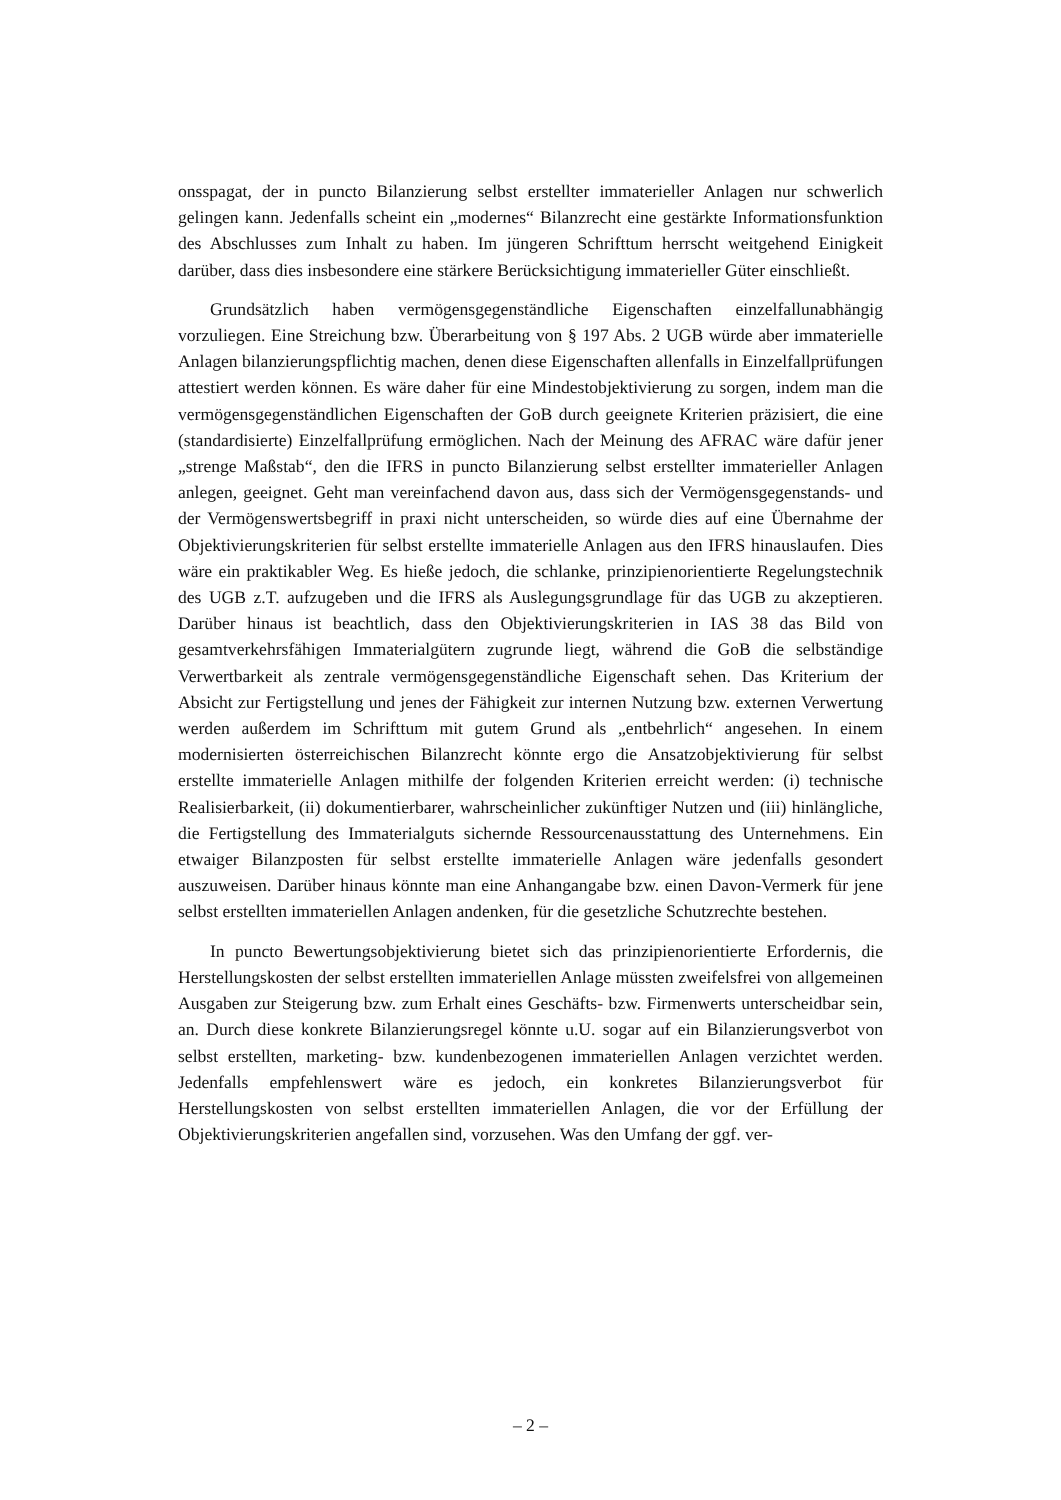onsspagat, der in puncto Bilanzierung selbst erstellter immaterieller Anlagen nur schwerlich gelingen kann. Jedenfalls scheint ein „modernes“ Bilanzrecht eine gestärkte Informationsfunktion des Abschlusses zum Inhalt zu haben. Im jüngeren Schrifttum herrscht weitgehend Einigkeit darüber, dass dies insbesondere eine stärkere Berücksichtigung immaterieller Güter einschließt.
Grundsätzlich haben vermögensgegenständliche Eigenschaften einzelfallunabhängig vorzuliegen. Eine Streichung bzw. Überarbeitung von § 197 Abs. 2 UGB würde aber immaterielle Anlagen bilanzierungspflichtig machen, denen diese Eigenschaften allenfalls in Einzelfallprüfungen attestiert werden können. Es wäre daher für eine Mindestobjektivierung zu sorgen, indem man die vermögensgegenständlichen Eigenschaften der GoB durch geeignete Kriterien präzisiert, die eine (standardisierte) Einzelfallprüfung ermöglichen. Nach der Meinung des AFRAC wäre dafür jener „strenge Maßstab“, den die IFRS in puncto Bilanzierung selbst erstellter immaterieller Anlagen anlegen, geeignet. Geht man vereinfachend davon aus, dass sich der Vermögensgegenstands- und der Vermögenswertsbegriff in praxi nicht unterscheiden, so würde dies auf eine Übernahme der Objektivierungskriterien für selbst erstellte immaterielle Anlagen aus den IFRS hinauslaufen. Dies wäre ein praktikabler Weg. Es hieße jedoch, die schlanke, prinzipienorientierte Regelungstechnik des UGB z.T. aufzugeben und die IFRS als Auslegungsgrundlage für das UGB zu akzeptieren. Darüber hinaus ist beachtlich, dass den Objektivierungskriterien in IAS 38 das Bild von gesamtverkehrsfähigen Immaterialgütern zugrunde liegt, während die GoB die selbständige Verwertbarkeit als zentrale vermögensgegenständliche Eigenschaft sehen. Das Kriterium der Absicht zur Fertigstellung und jenes der Fähigkeit zur internen Nutzung bzw. externen Verwertung werden außerdem im Schrifttum mit gutem Grund als „entbehrlich“ angesehen. In einem modernisierten österreichischen Bilanzrecht könnte ergo die Ansatzobjektivierung für selbst erstellte immaterielle Anlagen mithilfe der folgenden Kriterien erreicht werden: (i) technische Realisierbarkeit, (ii) dokumentierbarer, wahrscheinlicher zukünftiger Nutzen und (iii) hinlängliche, die Fertigstellung des Immaterialguts sichernde Ressourcenausstattung des Unternehmens. Ein etwaiger Bilanzposten für selbst erstellte immaterielle Anlagen wäre jedenfalls gesondert auszuweisen. Darüber hinaus könnte man eine Anhangangabe bzw. einen Davon-Vermerk für jene selbst erstellten immateriellen Anlagen andenken, für die gesetzliche Schutzrechte bestehen.
In puncto Bewertungsobjektivierung bietet sich das prinzipienorientierte Erfordernis, die Herstellungskosten der selbst erstellten immateriellen Anlage müssten zweifelsfrei von allgemeinen Ausgaben zur Steigerung bzw. zum Erhalt eines Geschäfts- bzw. Firmenwerts unterscheidbar sein, an. Durch diese konkrete Bilanzierungsregel könnte u.U. sogar auf ein Bilanzierungsverbot von selbst erstellten, marketing- bzw. kundenbezogenen immateriellen Anlagen verzichtet werden. Jedenfalls empfehlenswert wäre es jedoch, ein konkretes Bilanzierungsverbot für Herstellungskosten von selbst erstellten immateriellen Anlagen, die vor der Erfüllung der Objektivierungskriterien angefallen sind, vorzusehen. Was den Umfang der ggf. ver-
– 2 –